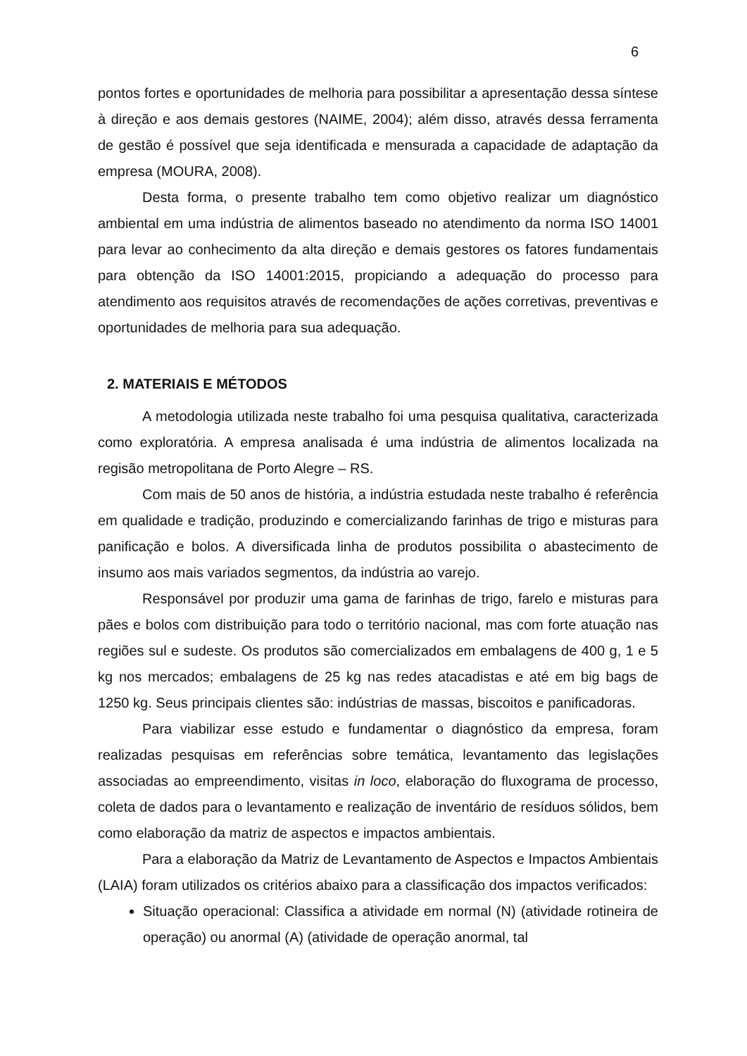6
pontos fortes e oportunidades de melhoria para possibilitar a apresentação dessa síntese à direção e aos demais gestores (NAIME, 2004); além disso, através dessa ferramenta de gestão é possível que seja identificada e mensurada a capacidade de adaptação da empresa (MOURA, 2008).
Desta forma, o presente trabalho tem como objetivo realizar um diagnóstico ambiental em uma indústria de alimentos baseado no atendimento da norma ISO 14001 para levar ao conhecimento da alta direção e demais gestores os fatores fundamentais para obtenção da ISO 14001:2015, propiciando a adequação do processo para atendimento aos requisitos através de recomendações de ações corretivas, preventivas e oportunidades de melhoria para sua adequação.
2. MATERIAIS E MÉTODOS
A metodologia utilizada neste trabalho foi uma pesquisa qualitativa, caracterizada como exploratória. A empresa analisada é uma indústria de alimentos localizada na regisão metropolitana de Porto Alegre – RS.
Com mais de 50 anos de história, a indústria estudada neste trabalho é referência em qualidade e tradição, produzindo e comercializando farinhas de trigo e misturas para panificação e bolos. A diversificada linha de produtos possibilita o abastecimento de insumo aos mais variados segmentos, da indústria ao varejo.
Responsável por produzir uma gama de farinhas de trigo, farelo e misturas para pães e bolos com distribuição para todo o território nacional, mas com forte atuação nas regiões sul e sudeste. Os produtos são comercializados em embalagens de 400 g, 1 e 5 kg nos mercados; embalagens de 25 kg nas redes atacadistas e até em big bags de 1250 kg. Seus principais clientes são: indústrias de massas, biscoitos e panificadoras.
Para viabilizar esse estudo e fundamentar o diagnóstico da empresa, foram realizadas pesquisas em referências sobre temática, levantamento das legislações associadas ao empreendimento, visitas in loco, elaboração do fluxograma de processo, coleta de dados para o levantamento e realização de inventário de resíduos sólidos, bem como elaboração da matriz de aspectos e impactos ambientais.
Para a elaboração da Matriz de Levantamento de Aspectos e Impactos Ambientais (LAIA) foram utilizados os critérios abaixo para a classificação dos impactos verificados:
Situação operacional: Classifica a atividade em normal (N) (atividade rotineira de operação) ou anormal (A) (atividade de operação anormal, tal